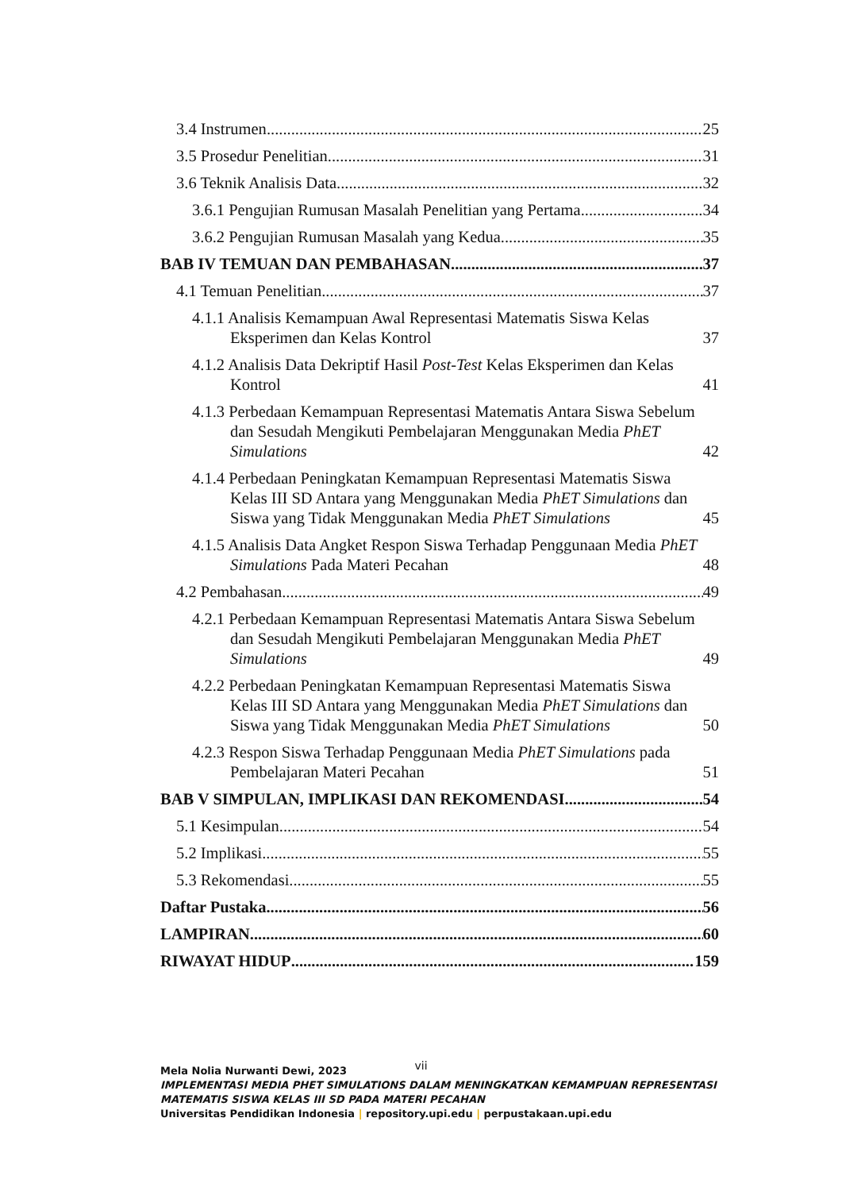3.4 Instrumen 25
3.5 Prosedur Penelitian 31
3.6 Teknik Analisis Data 32
3.6.1 Pengujian Rumusan Masalah Penelitian yang Pertama 34
3.6.2 Pengujian Rumusan Masalah yang Kedua 35
BAB IV TEMUAN DAN PEMBAHASAN 37
4.1 Temuan Penelitian 37
4.1.1 Analisis Kemampuan Awal Representasi Matematis Siswa Kelas Eksperimen dan Kelas Kontrol 37
4.1.2 Analisis Data Dekriptif Hasil Post-Test Kelas Eksperimen dan Kelas Kontrol 41
4.1.3 Perbedaan Kemampuan Representasi Matematis Antara Siswa Sebelum dan Sesudah Mengikuti Pembelajaran Menggunakan Media PhET Simulations 42
4.1.4 Perbedaan Peningkatan Kemampuan Representasi Matematis Siswa Kelas III SD Antara yang Menggunakan Media PhET Simulations dan Siswa yang Tidak Menggunakan Media PhET Simulations 45
4.1.5 Analisis Data Angket Respon Siswa Terhadap Penggunaan Media PhET Simulations Pada Materi Pecahan 48
4.2 Pembahasan 49
4.2.1 Perbedaan Kemampuan Representasi Matematis Antara Siswa Sebelum dan Sesudah Mengikuti Pembelajaran Menggunakan Media PhET Simulations 49
4.2.2 Perbedaan Peningkatan Kemampuan Representasi Matematis Siswa Kelas III SD Antara yang Menggunakan Media PhET Simulations dan Siswa yang Tidak Menggunakan Media PhET Simulations 50
4.2.3 Respon Siswa Terhadap Penggunaan Media PhET Simulations pada Pembelajaran Materi Pecahan 51
BAB V SIMPULAN, IMPLIKASI DAN REKOMENDASI 54
5.1 Kesimpulan 54
5.2 Implikasi 55
5.3 Rekomendasi 55
Daftar Pustaka 56
LAMPIRAN 60
RIWAYAT HIDUP 159
vii
Mela Nolia Nurwanti Dewi, 2023
IMPLEMENTASI MEDIA PHET SIMULATIONS DALAM MENINGKATKAN KEMAMPUAN REPRESENTASI MATEMATIS SISWA KELAS III SD PADA MATERI PECAHAN
Universitas Pendidikan Indonesia | repository.upi.edu | perpustakaan.upi.edu